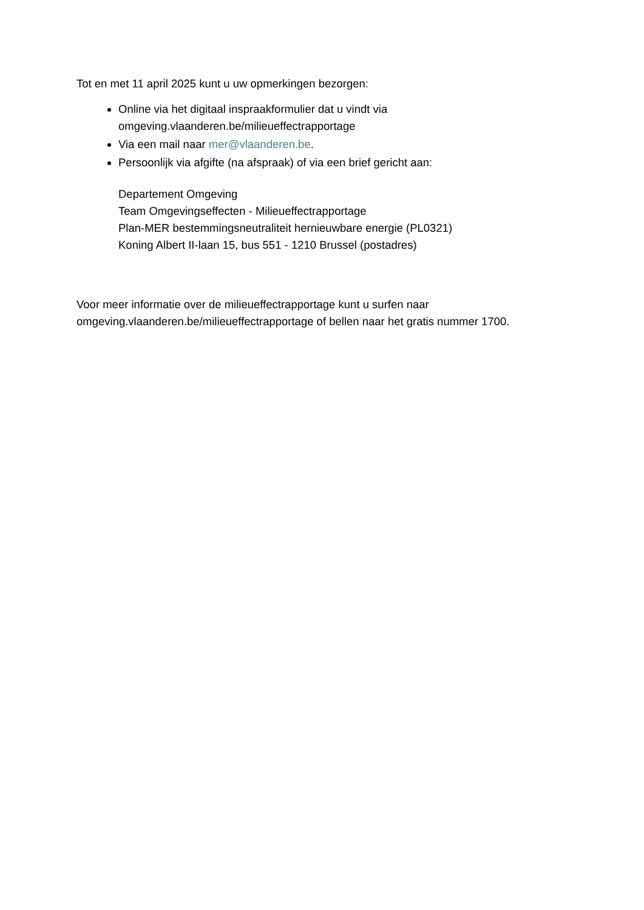Tot en met 11 april 2025 kunt u uw opmerkingen bezorgen:
Online via het digitaal inspraakformulier dat u vindt via omgeving.vlaanderen.be/milieueffectrapportage
Via een mail naar mer@vlaanderen.be.
Persoonlijk via afgifte (na afspraak) of via een brief gericht aan:
Departement Omgeving
Team Omgevingseffecten - Milieueffectrapportage
Plan-MER bestemmingsneutraliteit hernieuwbare energie (PL0321)
Koning Albert II-laan 15, bus 551 - 1210 Brussel (postadres)
Voor meer informatie over de milieueffectrapportage kunt u surfen naar omgeving.vlaanderen.be/milieueffectrapportage of bellen naar het gratis nummer 1700.